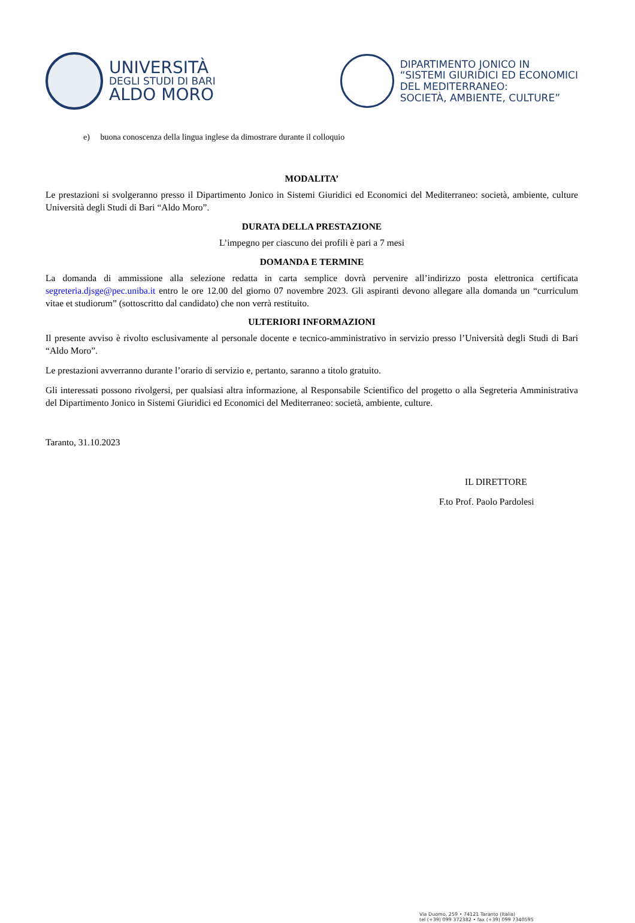UNIVERSITÀ
DEGLI STUDI DI BARI
ALDO MORO
DIPARTIMENTO JONICO IN
“SISTEMI GIURIDICI ED ECONOMICI
DEL MEDITERRANEO:
SOCIETÀ, AMBIENTE, CULTURE”
e) buona conoscenza della lingua inglese da dimostrare durante il colloquio
MODALITA’
Le prestazioni si svolgeranno presso il Dipartimento Jonico in Sistemi Giuridici ed Economici del Mediterraneo: società, ambiente, culture Università degli Studi di Bari “Aldo Moro”.
DURATA DELLA PRESTAZIONE
L’impegno per ciascuno dei profili è pari a 7 mesi
DOMANDA E TERMINE
La domanda di ammissione alla selezione redatta in carta semplice dovrà pervenire all’indirizzo posta elettronica certificata segreteria.djsge@pec.uniba.it entro le ore 12.00 del giorno 07 novembre 2023. Gli aspiranti devono allegare alla domanda un “curriculum vitae et studiorum” (sottoscritto dal candidato) che non verrà restituito.
ULTERIORI INFORMAZIONI
Il presente avviso è rivolto esclusivamente al personale docente e tecnico-amministrativo in servizio presso l’Università degli Studi di Bari “Aldo Moro”.
Le prestazioni avverranno durante l’orario di servizio e, pertanto, saranno a titolo gratuito.
Gli interessati possono rivolgersi, per qualsiasi altra informazione, al Responsabile Scientifico del progetto o alla Segreteria Amministrativa del Dipartimento Jonico in Sistemi Giuridici ed Economici del Mediterraneo: società, ambiente, culture.
Taranto, 31.10.2023
IL DIRETTORE
F.to Prof. Paolo Pardolesi
Via Duomo, 259 • 74121 Taranto (Italia)
tel (+39) 099 372382 • fax (+39) 099 7340595